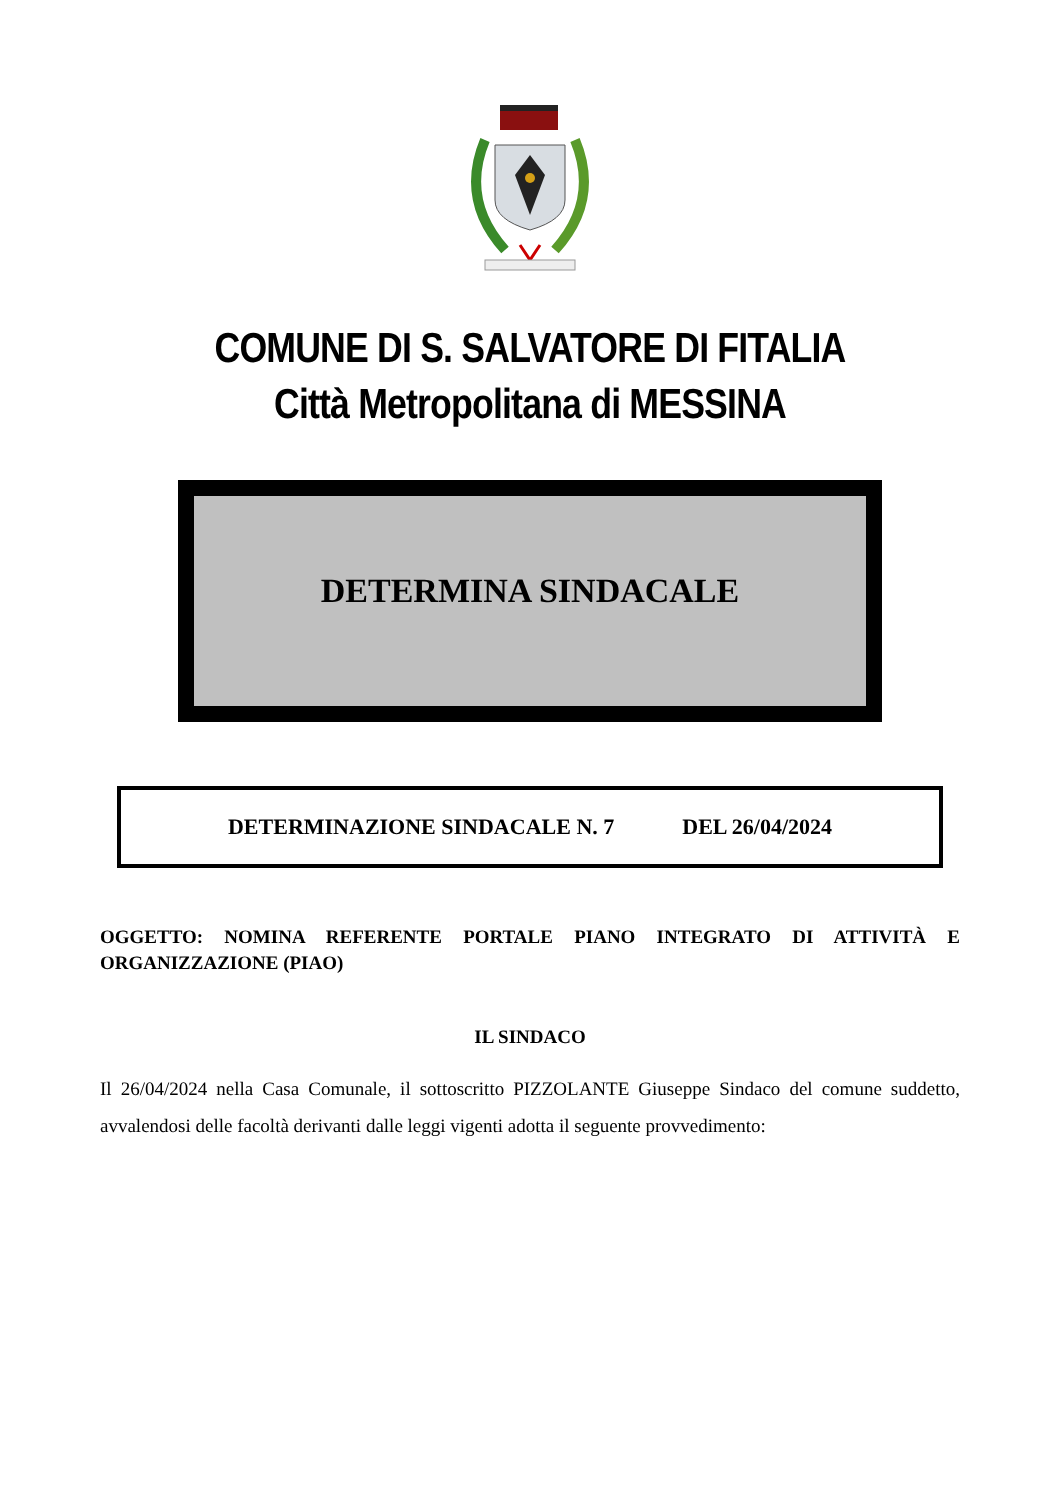COMUNE DI S. SALVATORE DI FITALIA
Città Metropolitana di MESSINA
DETERMINA SINDACALE
DETERMINAZIONE SINDACALE N. 7 DEL 26/04/2024
OGGETTO: NOMINA REFERENTE PORTALE PIANO INTEGRATO DI ATTIVITÀ E ORGANIZZAZIONE (PIAO)
IL SINDACO
Il 26/04/2024 nella Casa Comunale, il sottoscritto PIZZOLANTE Giuseppe Sindaco del comune suddetto, avvalendosi delle facoltà derivanti dalle leggi vigenti adotta il seguente provvedimento: